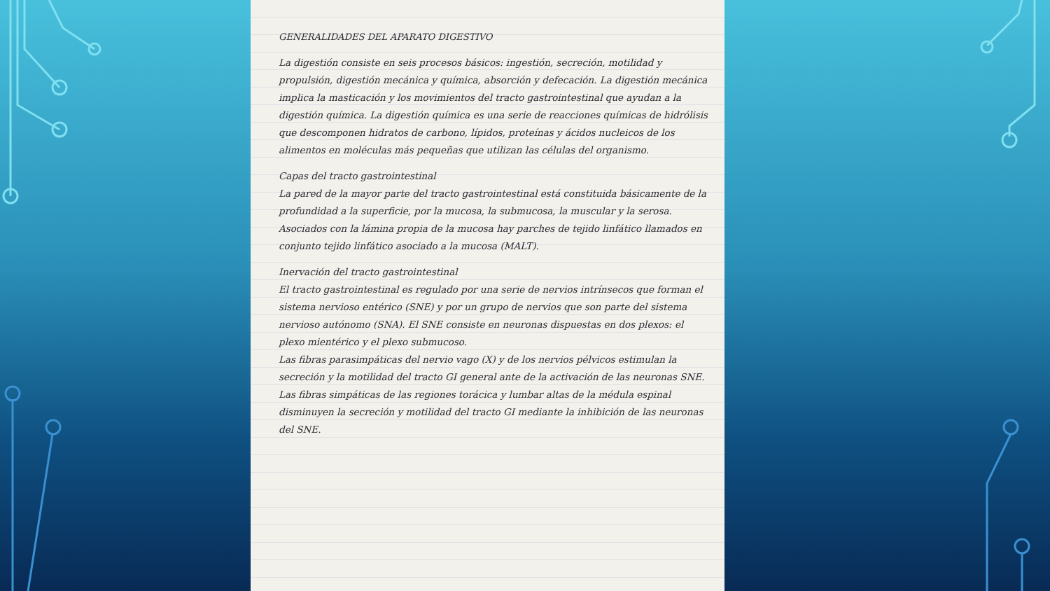GENERALIDADES DEL APARATO DIGESTIVO
La digestión consiste en seis procesos básicos: ingestión, secreción, motilidad y propulsión, digestión mecánica y química, absorción y defecación. La digestión mecánica implica la masticación y los movimientos del tracto gastrointestinal que ayudan a la digestión química. La digestión química es una serie de reacciones químicas de hidrólisis que descomponen hidratos de carbono, lípidos, proteínas y ácidos nucleicos de los alimentos en moléculas más pequeñas que utilizan las células del organismo.
Capas del tracto gastrointestinal
La pared de la mayor parte del tracto gastrointestinal está constituida básicamente de la profundidad a la superficie, por la mucosa, la submucosa, la muscular y la serosa. Asociados con la lámina propia de la mucosa hay parches de tejido linfático llamados en conjunto tejido linfático asociado a la mucosa (MALT).
Inervación del tracto gastrointestinal
El tracto gastrointestinal es regulado por una serie de nervios intrínsecos que forman el sistema nervioso entérico (SNE) y por un grupo de nervios que son parte del sistema nervioso autónomo (SNA). El SNE consiste en neuronas dispuestas en dos plexos: el plexo mientérico y el plexo submucoso.
Las fibras parasimpáticas del nervio vago (X) y de los nervios pélvicos estimulan la secreción y la motilidad del tracto GI general ante de la activación de las neuronas SNE.
Las fibras simpáticas de las regiones torácica y lumbar altas de la médula espinal disminuyen la secreción y motilidad del tracto GI mediante la inhibición de las neuronas del SNE.